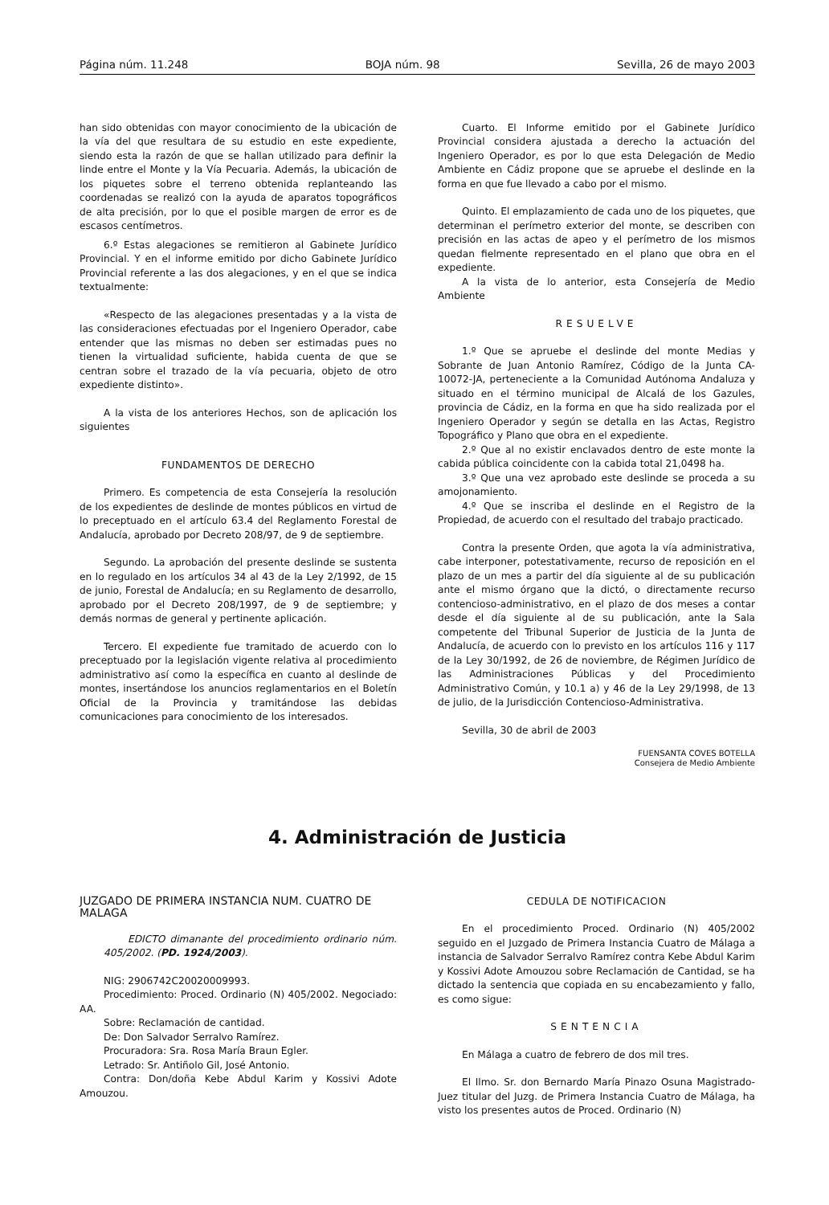Página núm. 11.248 BOJA núm. 98 Sevilla, 26 de mayo 2003
han sido obtenidas con mayor conocimiento de la ubicación de la vía del que resultara de su estudio en este expediente, siendo esta la razón de que se hallan utilizado para definir la linde entre el Monte y la Vía Pecuaria. Además, la ubicación de los piquetes sobre el terreno obtenida replanteando las coordenadas se realizó con la ayuda de aparatos topográficos de alta precisión, por lo que el posible margen de error es de escasos centímetros.
6.º Estas alegaciones se remitieron al Gabinete Jurídico Provincial. Y en el informe emitido por dicho Gabinete Jurídico Provincial referente a las dos alegaciones, y en el que se indica textualmente:
«Respecto de las alegaciones presentadas y a la vista de las consideraciones efectuadas por el Ingeniero Operador, cabe entender que las mismas no deben ser estimadas pues no tienen la virtualidad suficiente, habida cuenta de que se centran sobre el trazado de la vía pecuaria, objeto de otro expediente distinto».
A la vista de los anteriores Hechos, son de aplicación los siguientes
FUNDAMENTOS DE DERECHO
Primero. Es competencia de esta Consejería la resolución de los expedientes de deslinde de montes públicos en virtud de lo preceptuado en el artículo 63.4 del Reglamento Forestal de Andalucía, aprobado por Decreto 208/97, de 9 de septiembre.
Segundo. La aprobación del presente deslinde se sustenta en lo regulado en los artículos 34 al 43 de la Ley 2/1992, de 15 de junio, Forestal de Andalucía; en su Reglamento de desarrollo, aprobado por el Decreto 208/1997, de 9 de septiembre; y demás normas de general y pertinente aplicación.
Tercero. El expediente fue tramitado de acuerdo con lo preceptuado por la legislación vigente relativa al procedimiento administrativo así como la específica en cuanto al deslinde de montes, insertándose los anuncios reglamentarios en el Boletín Oficial de la Provincia y tramitándose las debidas comunicaciones para conocimiento de los interesados.
Cuarto. El Informe emitido por el Gabinete Jurídico Provincial considera ajustada a derecho la actuación del Ingeniero Operador, es por lo que esta Delegación de Medio Ambiente en Cádiz propone que se apruebe el deslinde en la forma en que fue llevado a cabo por el mismo.
Quinto. El emplazamiento de cada uno de los piquetes, que determinan el perímetro exterior del monte, se describen con precisión en las actas de apeo y el perímetro de los mismos quedan fielmente representado en el plano que obra en el expediente.
A la vista de lo anterior, esta Consejería de Medio Ambiente
RESUELVE
1.º Que se apruebe el deslinde del monte Medias y Sobrante de Juan Antonio Ramírez, Código de la Junta CA-10072-JA, perteneciente a la Comunidad Autónoma Andaluza y situado en el término municipal de Alcalá de los Gazules, provincia de Cádiz, en la forma en que ha sido realizada por el Ingeniero Operador y según se detalla en las Actas, Registro Topográfico y Plano que obra en el expediente.
2.º Que al no existir enclavados dentro de este monte la cabida pública coincidente con la cabida total 21,0498 ha.
3.º Que una vez aprobado este deslinde se proceda a su amojonamiento.
4.º Que se inscriba el deslinde en el Registro de la Propiedad, de acuerdo con el resultado del trabajo practicado.
Contra la presente Orden, que agota la vía administrativa, cabe interponer, potestativamente, recurso de reposición en el plazo de un mes a partir del día siguiente al de su publicación ante el mismo órgano que la dictó, o directamente recurso contencioso-administrativo, en el plazo de dos meses a contar desde el día siguiente al de su publicación, ante la Sala competente del Tribunal Superior de Justicia de la Junta de Andalucía, de acuerdo con lo previsto en los artículos 116 y 117 de la Ley 30/1992, de 26 de noviembre, de Régimen Jurídico de las Administraciones Públicas y del Procedimiento Administrativo Común, y 10.1 a) y 46 de la Ley 29/1998, de 13 de julio, de la Jurisdicción Contencioso-Administrativa.
Sevilla, 30 de abril de 2003
FUENSANTA COVES BOTELLA
Consejera de Medio Ambiente
4. Administración de Justicia
JUZGADO DE PRIMERA INSTANCIA NUM. CUATRO DE MALAGA
EDICTO dimanante del procedimiento ordinario núm. 405/2002. (PD. 1924/2003).
NIG: 2906742C20020009993.
Procedimiento: Proced. Ordinario (N) 405/2002. Negociado: AA.
Sobre: Reclamación de cantidad.
De: Don Salvador Serralvo Ramírez.
Procuradora: Sra. Rosa María Braun Egler.
Letrado: Sr. Antiñolo Gil, José Antonio.
Contra: Don/doña Kebe Abdul Karim y Kossivi Adote Amouzou.
CEDULA DE NOTIFICACION
En el procedimiento Proced. Ordinario (N) 405/2002 seguido en el Juzgado de Primera Instancia Cuatro de Málaga a instancia de Salvador Serralvo Ramírez contra Kebe Abdul Karim y Kossivi Adote Amouzou sobre Reclamación de Cantidad, se ha dictado la sentencia que copiada en su encabezamiento y fallo, es como sigue:
SENTENCIA
En Málaga a cuatro de febrero de dos mil tres.
El Ilmo. Sr. don Bernardo María Pinazo Osuna Magistrado-Juez titular del Juzg. de Primera Instancia Cuatro de Málaga, ha visto los presentes autos de Proced. Ordinario (N)